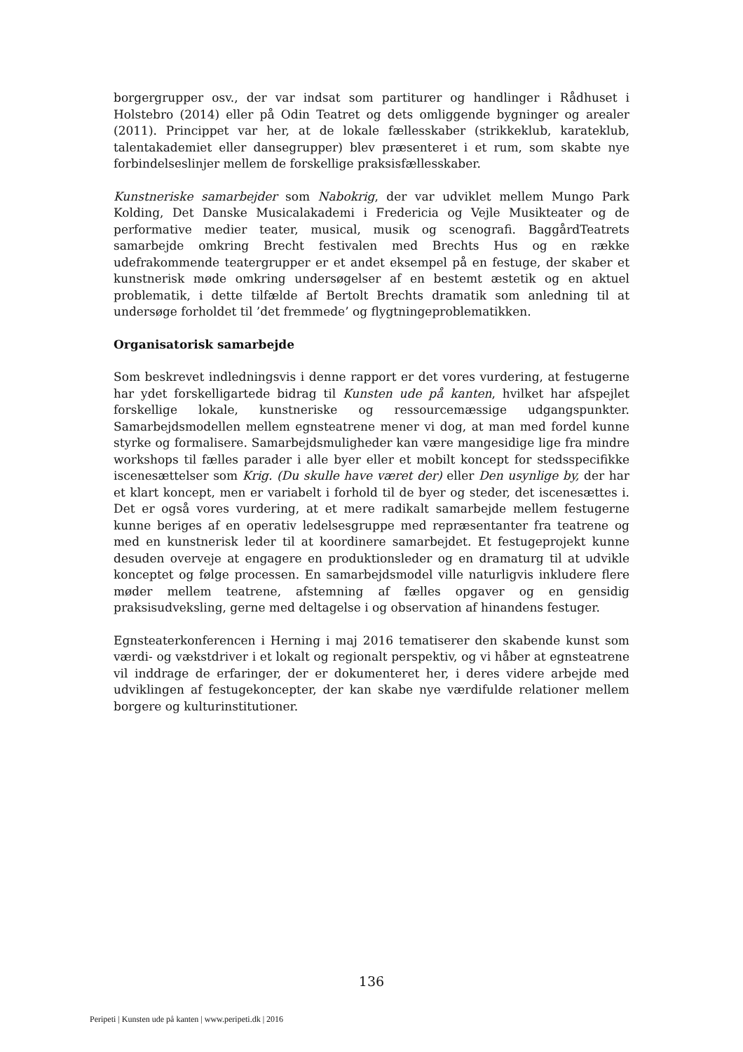borgergrupper osv., der var indsat som partiturer og handlinger i Rådhuset i Holstebro (2014) eller på Odin Teatret og dets omliggende bygninger og arealer (2011). Princippet var her, at de lokale fællesskaber (strikkeklub, karateklub, talentakademiet eller dansegrupper) blev præsenteret i et rum, som skabte nye forbindelseslinjer mellem de forskellige praksisfællesskaber.
Kunstneriske samarbejder som Nabokrig, der var udviklet mellem Mungo Park Kolding, Det Danske Musicalakademi i Fredericia og Vejle Musikteater og de performative medier teater, musical, musik og scenografi. BaggårdTeatrets samarbejde omkring Brecht festivalen med Brechts Hus og en række udefrakommende teatergrupper er et andet eksempel på en festuge, der skaber et kunstnerisk møde omkring undersøgelser af en bestemt æstetik og en aktuel problematik, i dette tilfælde af Bertolt Brechts dramatik som anledning til at undersøge forholdet til ’det fremmede’ og flygtningeproblematikken.
Organisatorisk samarbejde
Som beskrevet indledningsvis i denne rapport er det vores vurdering, at festugerne har ydet forskelligartede bidrag til Kunsten ude på kanten, hvilket har afspejlet forskellige lokale, kunstneriske og ressourcemæssige udgangspunkter. Samarbejdsmodellen mellem egnsteatrene mener vi dog, at man med fordel kunne styrke og formalisere. Samarbejdsmuligheder kan være mangesidige lige fra mindre workshops til fælles parader i alle byer eller et mobilt koncept for stedsspecifikke iscenesættelser som Krig. (Du skulle have været der) eller Den usynlige by, der har et klart koncept, men er variabelt i forhold til de byer og steder, det iscenesættes i. Det er også vores vurdering, at et mere radikalt samarbejde mellem festugerne kunne beriges af en operativ ledelsesgruppe med repræsentanter fra teatrene og med en kunstnerisk leder til at koordinere samarbejdet. Et festugeprojekt kunne desuden overveje at engagere en produktionsleder og en dramaturg til at udvikle konceptet og følge processen. En samarbejdsmodel ville naturligvis inkludere flere møder mellem teatrene, afstemning af fælles opgaver og en gensidig praksisudveksling, gerne med deltagelse i og observation af hinandens festuger.
Egnsteaterkonferencen i Herning i maj 2016 tematiserer den skabende kunst som værdi- og vækstdriver i et lokalt og regionalt perspektiv, og vi håber at egnsteatrene vil inddrage de erfaringer, der er dokumenteret her, i deres videre arbejde med udviklingen af festugekoncepter, der kan skabe nye værdifulde relationer mellem borgere og kulturinstitutioner.
136
Peripeti | Kunsten ude på kanten | www.peripeti.dk | 2016